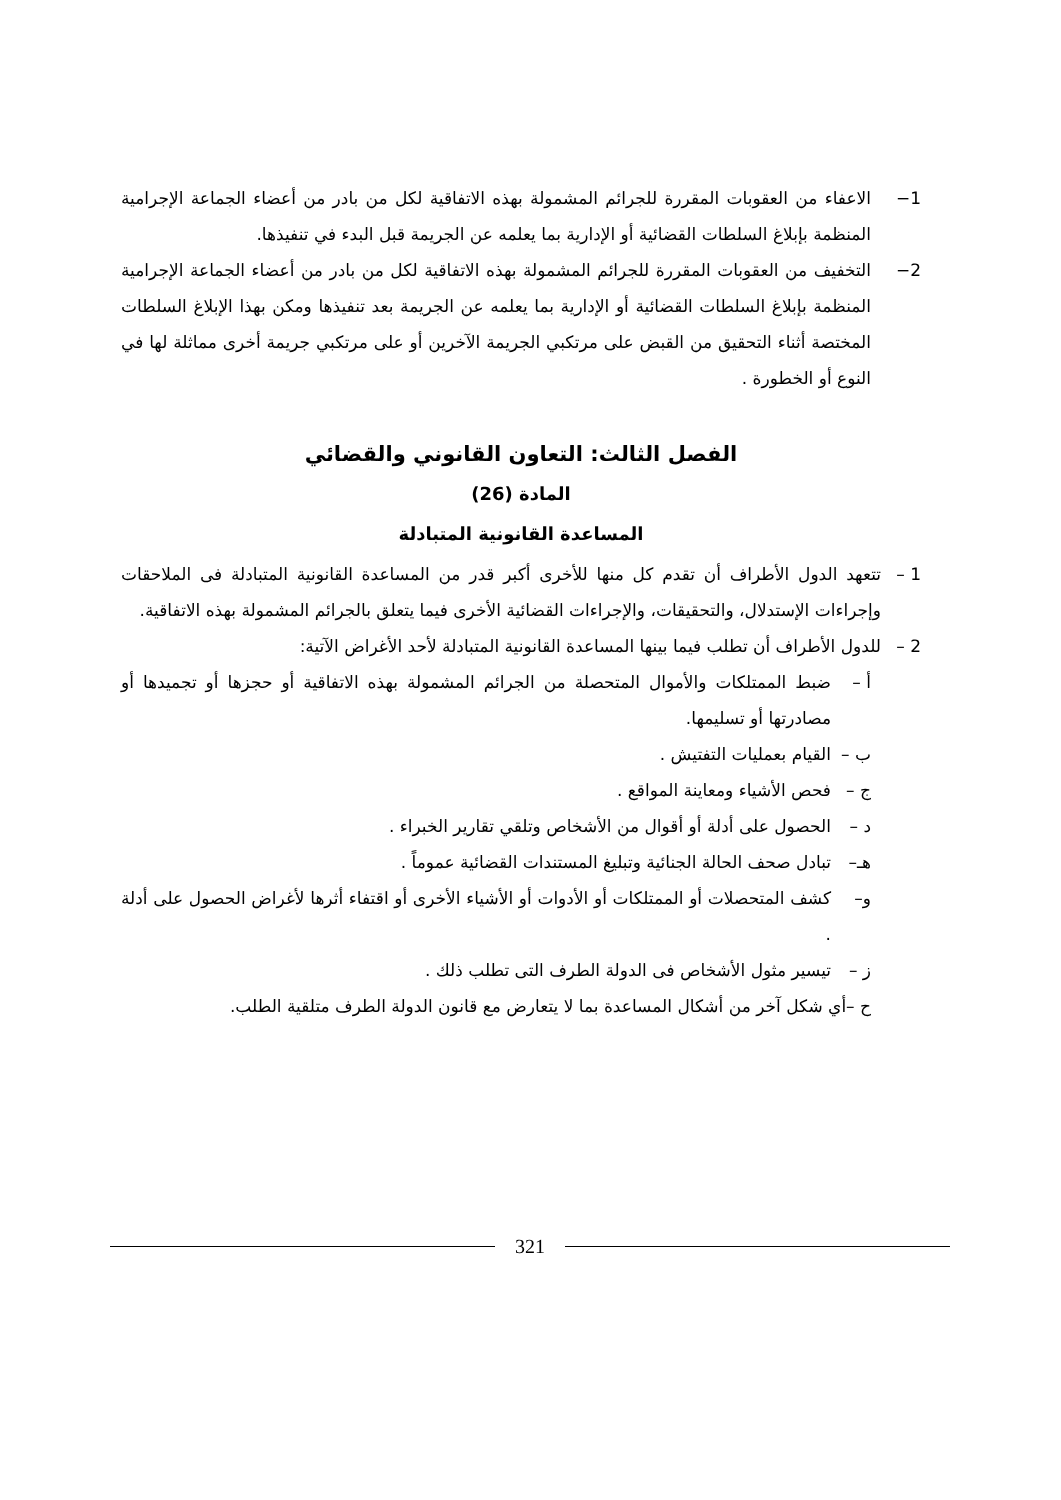1− الاعفاء من العقوبات المقررة للجرائم المشمولة بهذه الاتفاقية لكل من بادر من أعضاء الجماعة الإجرامية المنظمة بإبلاغ السلطات القضائية أو الإدارية بما يعلمه عن الجريمة قبل البدء في تنفيذها.
2− التخفيف من العقوبات المقررة للجرائم المشمولة بهذه الاتفاقية لكل من بادر من أعضاء الجماعة الإجرامية المنظمة بإبلاغ السلطات القضائية أو الإدارية بما يعلمه عن الجريمة بعد تنفيذها ومكن بهذا الإبلاغ السلطات المختصة أثناء التحقيق من القبض على مرتكبي الجريمة الآخرين أو على مرتكبي جريمة أخرى مماثلة لها في النوع أو الخطورة .
الفصل الثالث: التعاون القانوني والقضائي
المادة (26)
المساعدة القانونية المتبادلة
1 – تتعهد الدول الأطراف أن تقدم كل منها للأخرى أكبر قدر من المساعدة القانونية المتبادلة فى الملاحقات وإجراءات الإستدلال، والتحقيقات، والإجراءات القضائية الأخرى فيما يتعلق بالجرائم المشمولة بهذه الاتفاقية.
2 – للدول الأطراف أن تطلب فيما بينها المساعدة القانونية المتبادلة لأحد الأغراض الآتية:
أ – ضبط الممتلكات والأموال المتحصلة من الجرائم المشمولة بهذه الاتفاقية أو حجزها أو تجميدها أو مصادرتها أو تسليمها.
ب – القيام بعمليات التفتيش .
ج – فحص الأشياء ومعاينة المواقع .
د – الحصول على أدلة أو أقوال من الأشخاص وتلقي تقارير الخبراء .
هـ– تبادل صحف الحالة الجنائية وتبليغ المستندات القضائية عموماً .
و– كشف المتحصلات أو الممتلكات أو الأدوات أو الأشياء الأخرى أو اقتفاء أثرها لأغراض الحصول على أدلة .
ز – تيسير مثول الأشخاص فى الدولة الطرف التى تطلب ذلك .
ح –أي شكل آخر من أشكال المساعدة بما لا يتعارض مع قانون الدولة الطرف متلقية الطلب.
321